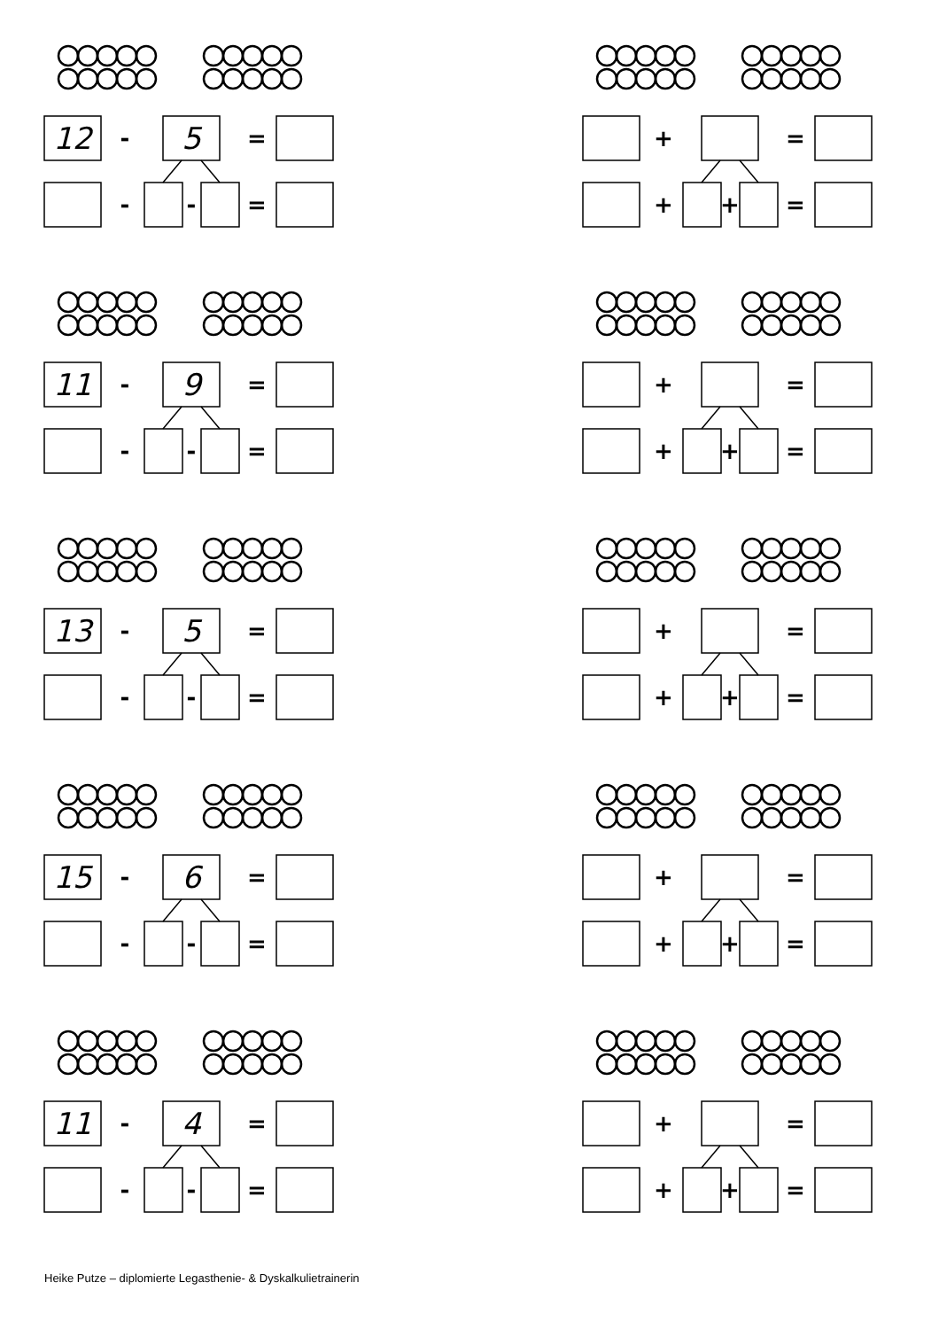-
=
-
-
=
+
=
+
+
=
12 5
11 9
13 5
15 6
11 4
Heike Putze – diplomierte Legasthenie- & Dyskalkulietrainerin